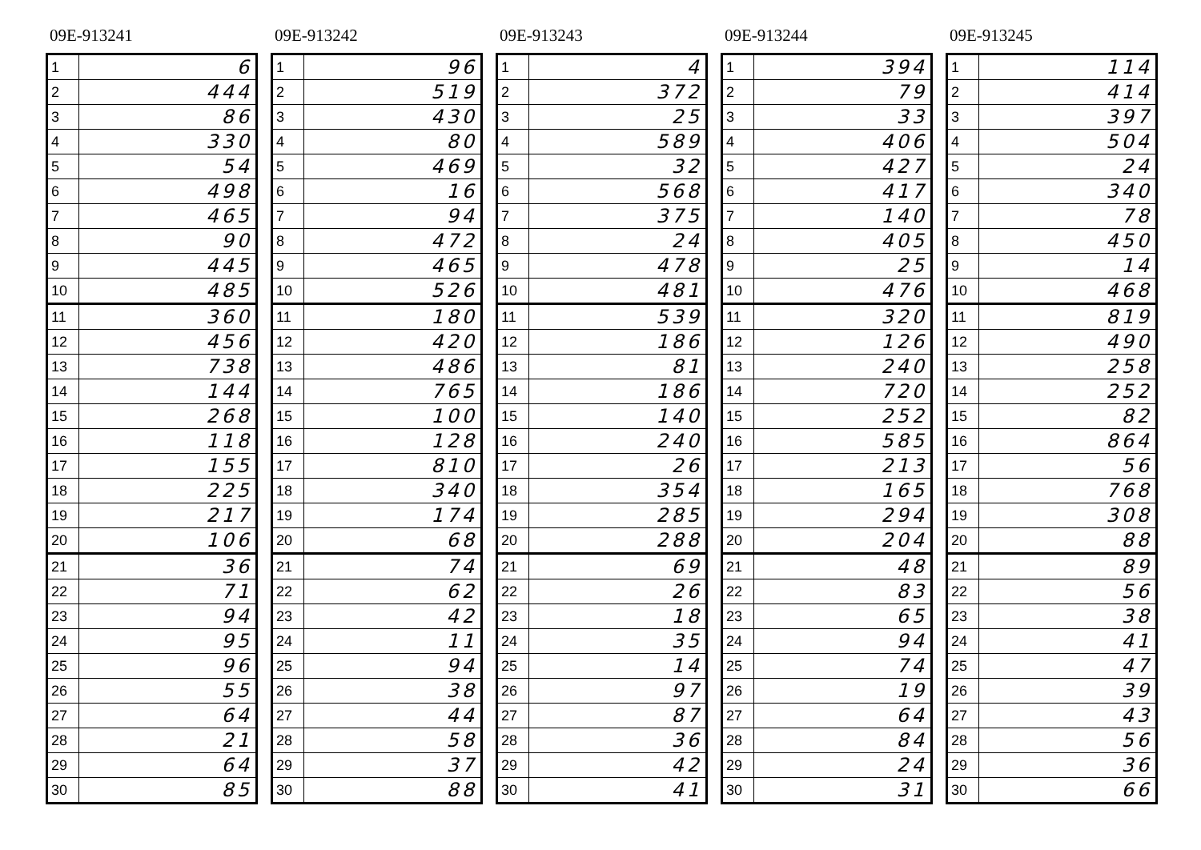09E-913241
| 1 | 6 |
| 2 | 444 |
| 3 | 86 |
| 4 | 330 |
| 5 | 54 |
| 6 | 498 |
| 7 | 465 |
| 8 | 90 |
| 9 | 445 |
| 10 | 485 |
| 11 | 360 |
| 12 | 456 |
| 13 | 738 |
| 14 | 144 |
| 15 | 268 |
| 16 | 118 |
| 17 | 155 |
| 18 | 225 |
| 19 | 217 |
| 20 | 106 |
| 21 | 36 |
| 22 | 71 |
| 23 | 94 |
| 24 | 95 |
| 25 | 96 |
| 26 | 55 |
| 27 | 64 |
| 28 | 21 |
| 29 | 64 |
| 30 | 85 |
09E-913242
| 1 | 96 |
| 2 | 519 |
| 3 | 430 |
| 4 | 80 |
| 5 | 469 |
| 6 | 16 |
| 7 | 94 |
| 8 | 472 |
| 9 | 465 |
| 10 | 526 |
| 11 | 180 |
| 12 | 420 |
| 13 | 486 |
| 14 | 765 |
| 15 | 100 |
| 16 | 128 |
| 17 | 810 |
| 18 | 340 |
| 19 | 174 |
| 20 | 68 |
| 21 | 74 |
| 22 | 62 |
| 23 | 42 |
| 24 | 11 |
| 25 | 94 |
| 26 | 38 |
| 27 | 44 |
| 28 | 58 |
| 29 | 37 |
| 30 | 88 |
09E-913243
| 1 | 4 |
| 2 | 372 |
| 3 | 25 |
| 4 | 589 |
| 5 | 32 |
| 6 | 568 |
| 7 | 375 |
| 8 | 24 |
| 9 | 478 |
| 10 | 481 |
| 11 | 539 |
| 12 | 186 |
| 13 | 81 |
| 14 | 186 |
| 15 | 140 |
| 16 | 240 |
| 17 | 26 |
| 18 | 354 |
| 19 | 285 |
| 20 | 288 |
| 21 | 69 |
| 22 | 26 |
| 23 | 18 |
| 24 | 35 |
| 25 | 14 |
| 26 | 97 |
| 27 | 87 |
| 28 | 36 |
| 29 | 42 |
| 30 | 41 |
09E-913244
| 1 | 394 |
| 2 | 79 |
| 3 | 33 |
| 4 | 406 |
| 5 | 427 |
| 6 | 417 |
| 7 | 140 |
| 8 | 405 |
| 9 | 25 |
| 10 | 476 |
| 11 | 320 |
| 12 | 126 |
| 13 | 240 |
| 14 | 720 |
| 15 | 252 |
| 16 | 585 |
| 17 | 213 |
| 18 | 165 |
| 19 | 294 |
| 20 | 204 |
| 21 | 48 |
| 22 | 83 |
| 23 | 65 |
| 24 | 94 |
| 25 | 74 |
| 26 | 19 |
| 27 | 64 |
| 28 | 84 |
| 29 | 24 |
| 30 | 31 |
09E-913245
| 1 | 114 |
| 2 | 414 |
| 3 | 397 |
| 4 | 504 |
| 5 | 24 |
| 6 | 340 |
| 7 | 78 |
| 8 | 450 |
| 9 | 14 |
| 10 | 468 |
| 11 | 819 |
| 12 | 490 |
| 13 | 258 |
| 14 | 252 |
| 15 | 82 |
| 16 | 864 |
| 17 | 56 |
| 18 | 768 |
| 19 | 308 |
| 20 | 88 |
| 21 | 89 |
| 22 | 56 |
| 23 | 38 |
| 24 | 41 |
| 25 | 47 |
| 26 | 39 |
| 27 | 43 |
| 28 | 56 |
| 29 | 36 |
| 30 | 66 |